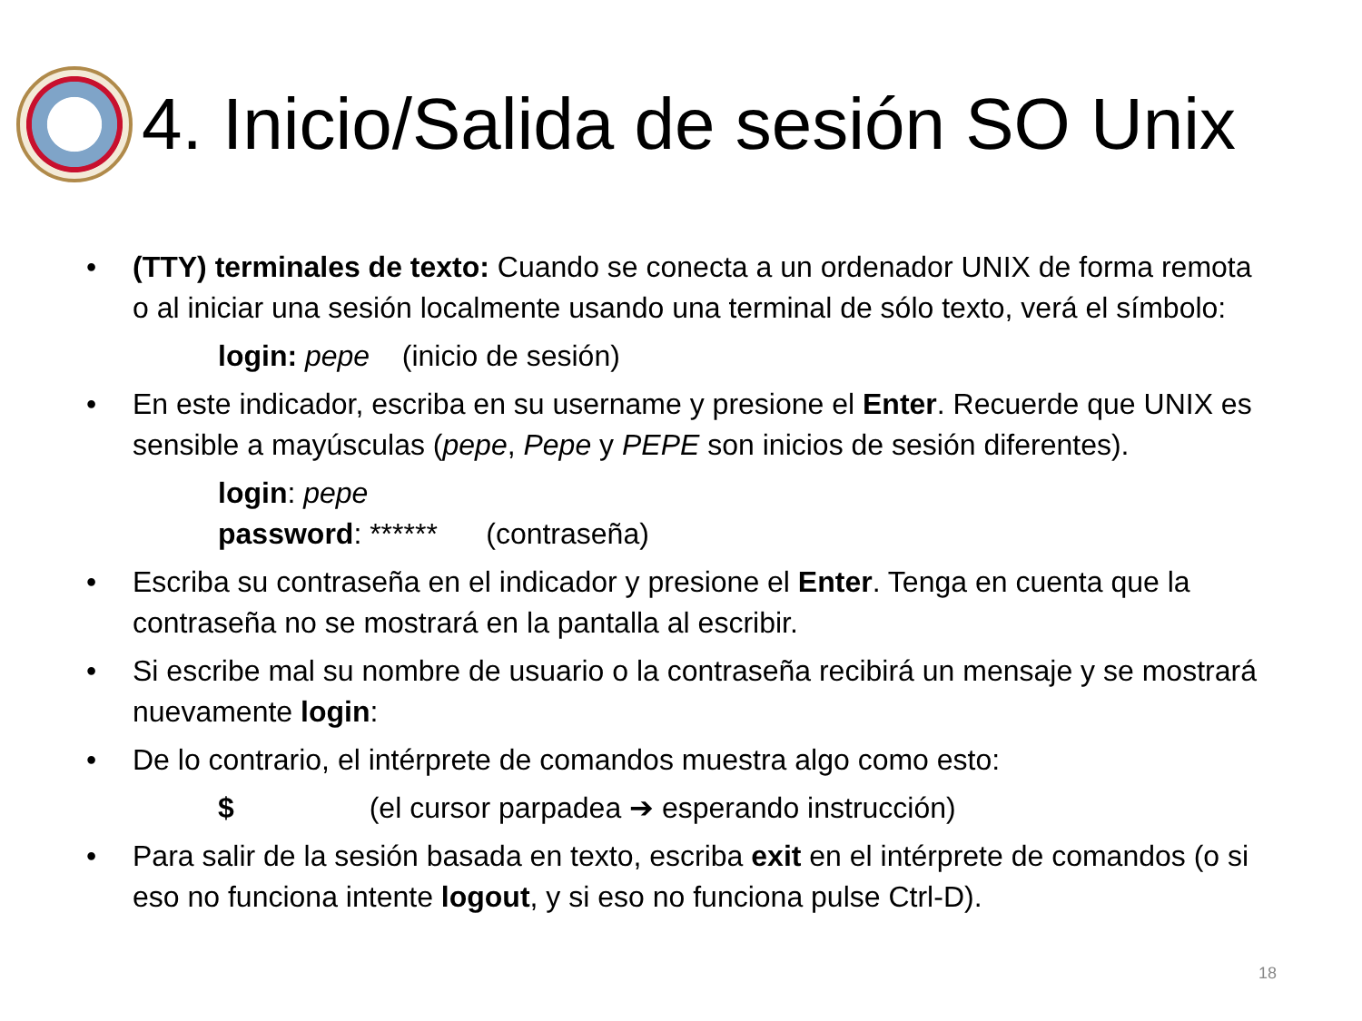4. Inicio/Salida de sesión SO Unix
• (TTY) terminales de texto: Cuando se conecta a un ordenador UNIX de forma remota o al iniciar una sesión localmente usando una terminal de sólo texto, verá el símbolo:
login: pepe (inicio de sesión)
• En este indicador, escriba en su username y presione el Enter. Recuerde que UNIX es sensible a mayúsculas (pepe, Pepe y PEPE son inicios de sesión diferentes).
login: pepe
password: ****** (contraseña)
• Escriba su contraseña en el indicador y presione el Enter. Tenga en cuenta que la contraseña no se mostrará en la pantalla al escribir.
• Si escribe mal su nombre de usuario o la contraseña recibirá un mensaje y se mostrará nuevamente login:
• De lo contrario, el intérprete de comandos muestra algo como esto:
$ (el cursor parpadea ➔ esperando instrucción)
• Para salir de la sesión basada en texto, escriba exit en el intérprete de comandos (o si eso no funciona intente logout, y si eso no funciona pulse Ctrl-D).
18